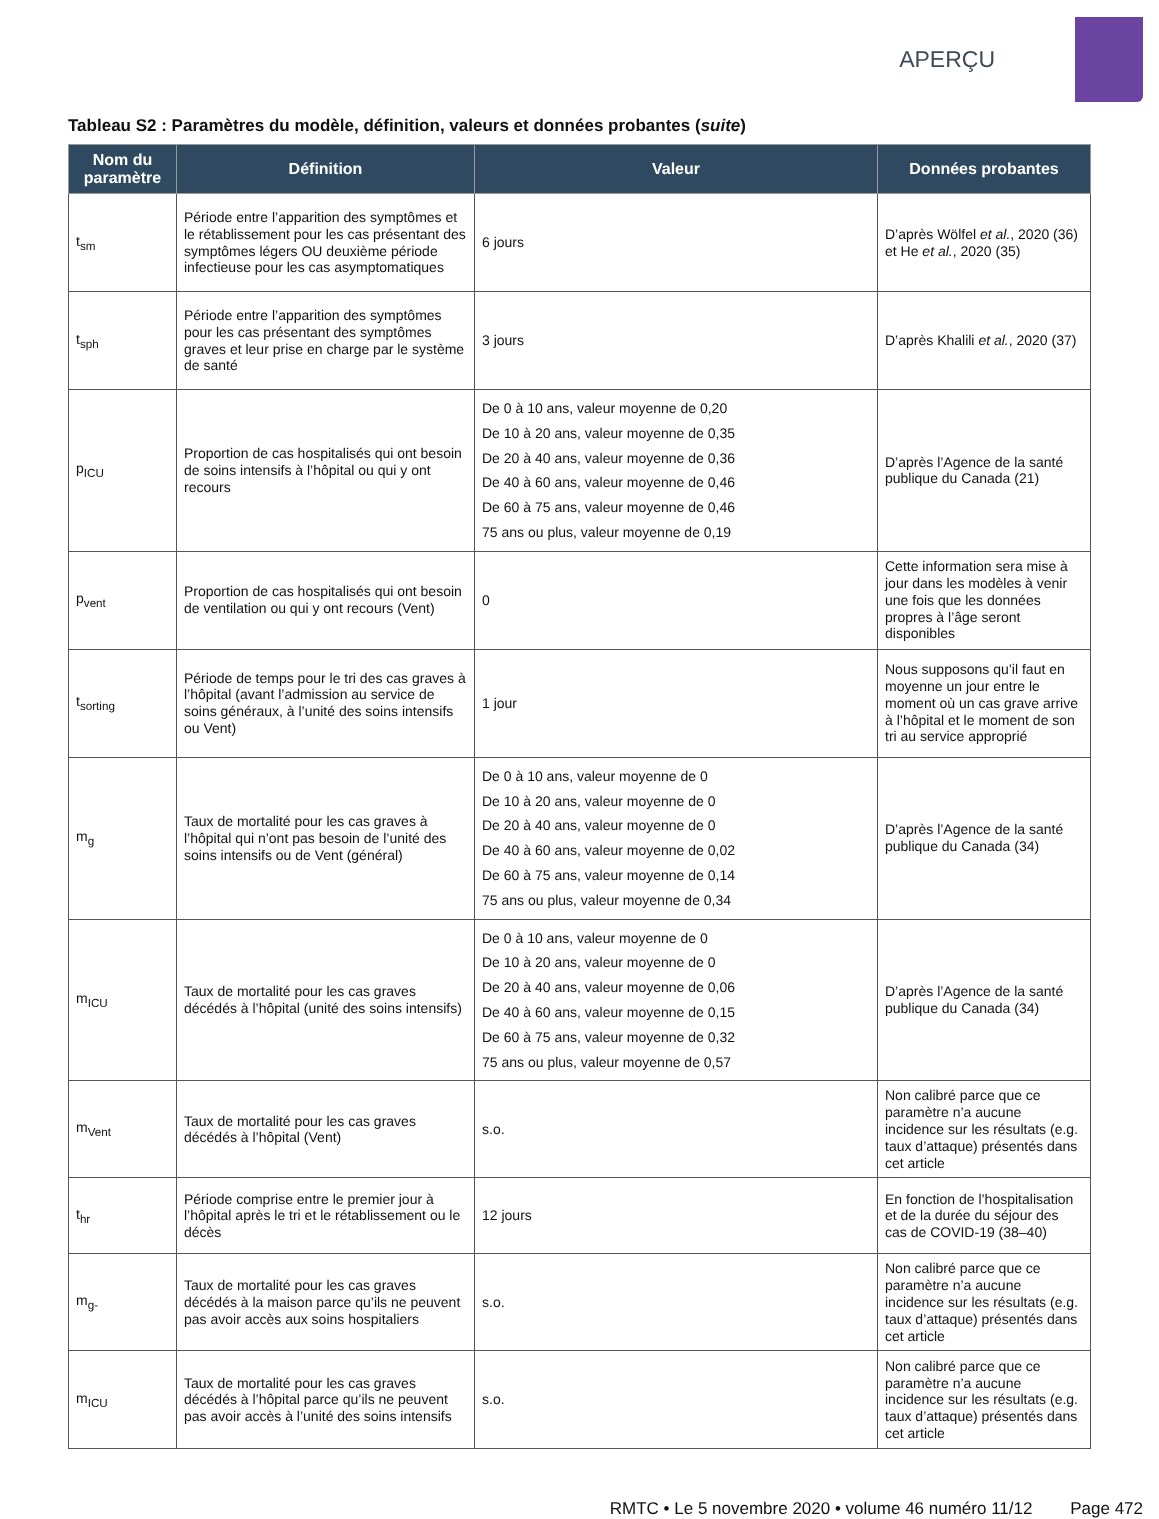APERÇU
Tableau S2 : Paramètres du modèle, définition, valeurs et données probantes (suite)
| Nom du paramètre | Définition | Valeur | Données probantes |
| --- | --- | --- | --- |
| t<sub>sm</sub> | Période entre l’apparition des symptômes et le rétablissement pour les cas présentant des symptômes légers OU deuxième période infectieuse pour les cas asymptomatiques | 6 jours | D’après Wölfel et al. , 2020 (36) et He et al. , 2020 (35) |
| t<sub>sph</sub> | Période entre l’apparition des symptômes pour les cas présentant des symptômes graves et leur prise en charge par le système de santé | 3 jours | D’après Khalili et al. , 2020 (37) |
| p<sub>ICU</sub> | Proportion de cas hospitalisés qui ont besoin de soins intensifs à l’hôpital ou qui y ont recours | De 0 à 10 ans, valeur moyenne de 0,20 De 10 à 20 ans, valeur moyenne de 0,35 De 20 à 40 ans, valeur moyenne de 0,36 De 40 à 60 ans, valeur moyenne de 0,46 De 60 à 75 ans, valeur moyenne de 0,46 75 ans ou plus, valeur moyenne de 0,19 | D’après l’Agence de la santé publique du Canada (21) |
| p<sub>vent</sub> | Proportion de cas hospitalisés qui ont besoin de ventilation ou qui y ont recours (Vent) | 0 | Cette information sera mise à jour dans les modèles à venir une fois que les données propres à l’âge seront disponibles |
| t<sub>sorting</sub> | Période de temps pour le tri des cas graves à l’hôpital (avant l’admission au service de soins généraux, à l’unité des soins intensifs ou Vent) | 1 jour | Nous supposons qu’il faut en moyenne un jour entre le moment où un cas grave arrive à l’hôpital et le moment de son tri au service approprié |
| m<sub>g</sub> | Taux de mortalité pour les cas graves à l’hôpital qui n’ont pas besoin de l’unité des soins intensifs ou de Vent (général) | De 0 à 10 ans, valeur moyenne de 0 De 10 à 20 ans, valeur moyenne de 0 De 20 à 40 ans, valeur moyenne de 0 De 40 à 60 ans, valeur moyenne de 0,02 De 60 à 75 ans, valeur moyenne de 0,14 75 ans ou plus, valeur moyenne de 0,34 | D’après l’Agence de la santé publique du Canada (34) |
| m<sub>ICU</sub> | Taux de mortalité pour les cas graves décédés à l’hôpital (unité des soins intensifs) | De 0 à 10 ans, valeur moyenne de 0 De 10 à 20 ans, valeur moyenne de 0 De 20 à 40 ans, valeur moyenne de 0,06 De 40 à 60 ans, valeur moyenne de 0,15 De 60 à 75 ans, valeur moyenne de 0,32 75 ans ou plus, valeur moyenne de 0,57 | D’après l’Agence de la santé publique du Canada (34) |
| m<sub>Vent</sub> | Taux de mortalité pour les cas graves décédés à l’hôpital (Vent) | s.o. | Non calibré parce que ce paramètre n’a aucune incidence sur les résultats (e.g. taux d’attaque) présentés dans cet article |
| t<sub>hr</sub> | Période comprise entre le premier jour à l’hôpital après le tri et le rétablissement ou le décès | 12 jours | En fonction de l’hospitalisation et de la durée du séjour des cas de COVID-19 (38–40) |
| m<sub>g-</sub> | Taux de mortalité pour les cas graves décédés à la maison parce qu’ils ne peuvent pas avoir accès aux soins hospitaliers | s.o. | Non calibré parce que ce paramètre n’a aucune incidence sur les résultats (e.g. taux d’attaque) présentés dans cet article |
| m<sub>ICU</sub> | Taux de mortalité pour les cas graves décédés à l’hôpital parce qu’ils ne peuvent pas avoir accès à l’unité des soins intensifs | s.o. | Non calibré parce que ce paramètre n’a aucune incidence sur les résultats (e.g. taux d’attaque) présentés dans cet article |
RMTC • Le 5 novembre 2020 • volume 46 numéro 11/12 Page 472